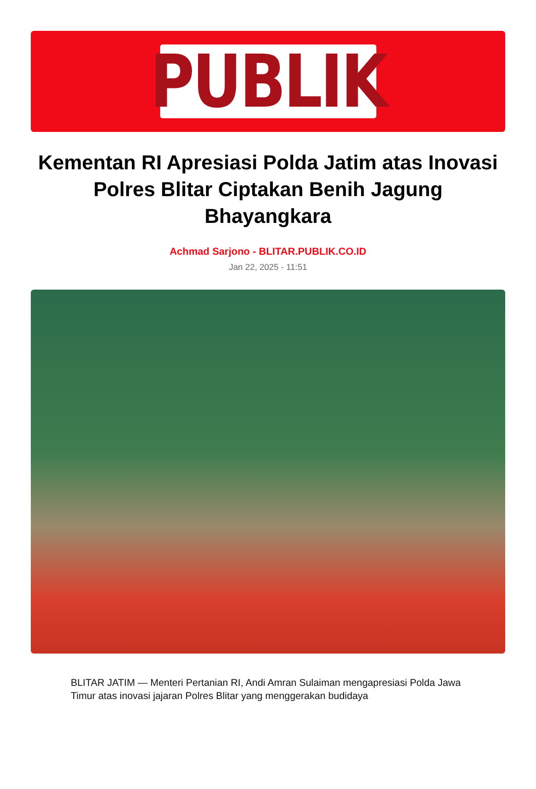PUBLIK
Kementan RI Apresiasi Polda Jatim atas Inovasi Polres Blitar Ciptakan Benih Jagung Bhayangkara
Achmad Sarjono - BLITAR.PUBLIK.CO.ID
Jan 22, 2025 - 11:51
BLITAR JATIM — Menteri Pertanian RI, Andi Amran Sulaiman mengapresiasi Polda Jawa Timur atas inovasi jajaran Polres Blitar yang menggerakan budidaya